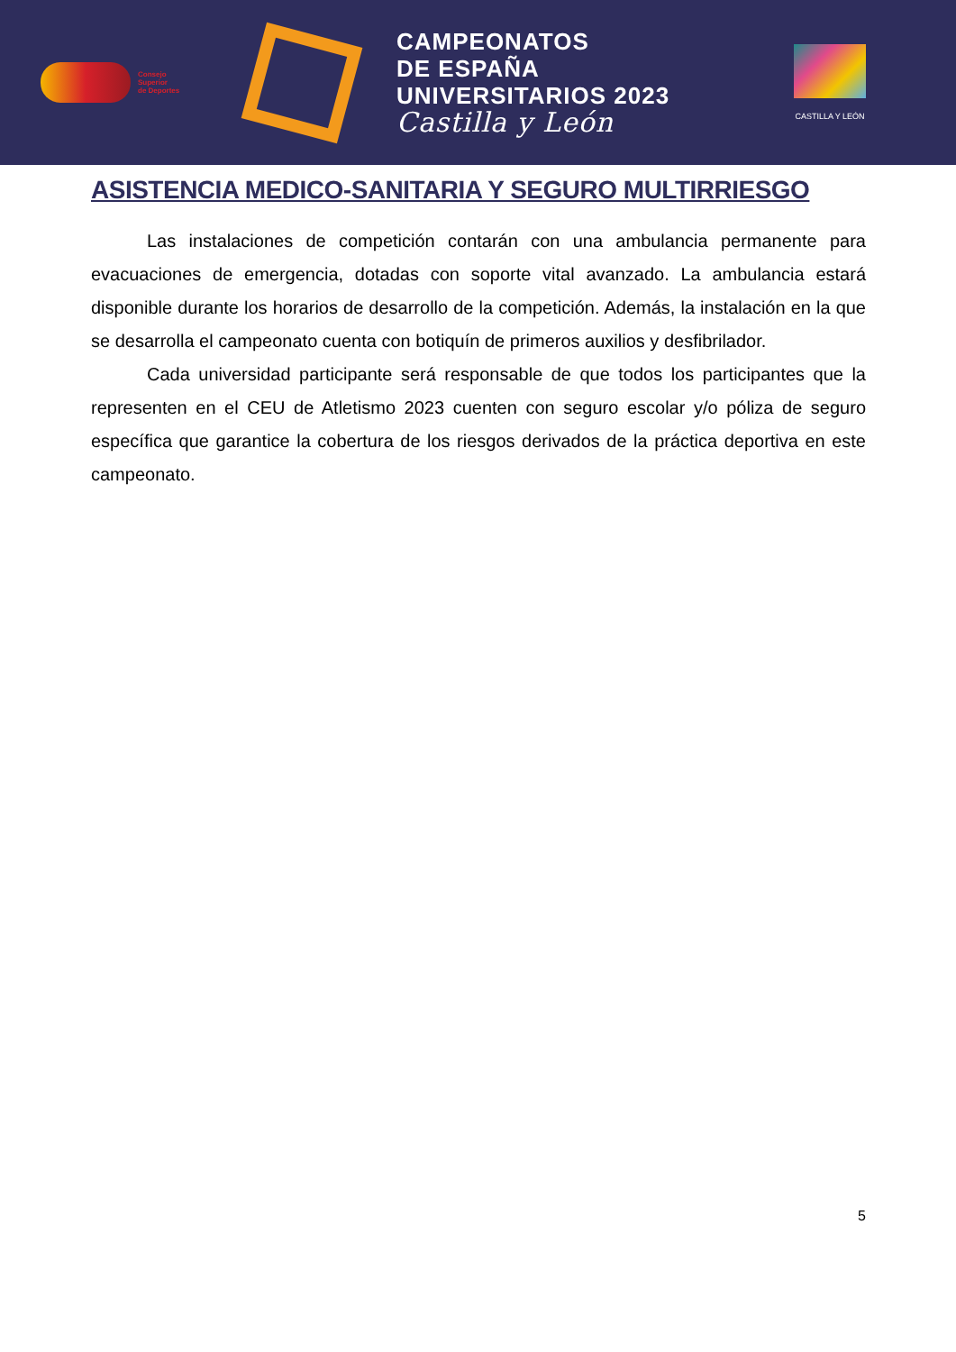Consejo
Superior
de Deportes
CAMPEONATOS
DE ESPAÑA
UNIVERSITARIOS 2023
Castilla y León
CASTILLA Y LEÓN
ASISTENCIA MEDICO-SANITARIA Y SEGURO MULTIRRIESGO
Las instalaciones de competición contarán con una ambulancia permanente para evacuaciones de emergencia, dotadas con soporte vital avanzado. La ambulancia estará disponible durante los horarios de desarrollo de la competición. Además, la instalación en la que se desarrolla el campeonato cuenta con botiquín de primeros auxilios y desfibrilador.
Cada universidad participante será responsable de que todos los participantes que la representen en el CEU de Atletismo 2023 cuenten con seguro escolar y/o póliza de seguro específica que garantice la cobertura de los riesgos derivados de la práctica deportiva en este campeonato.
5